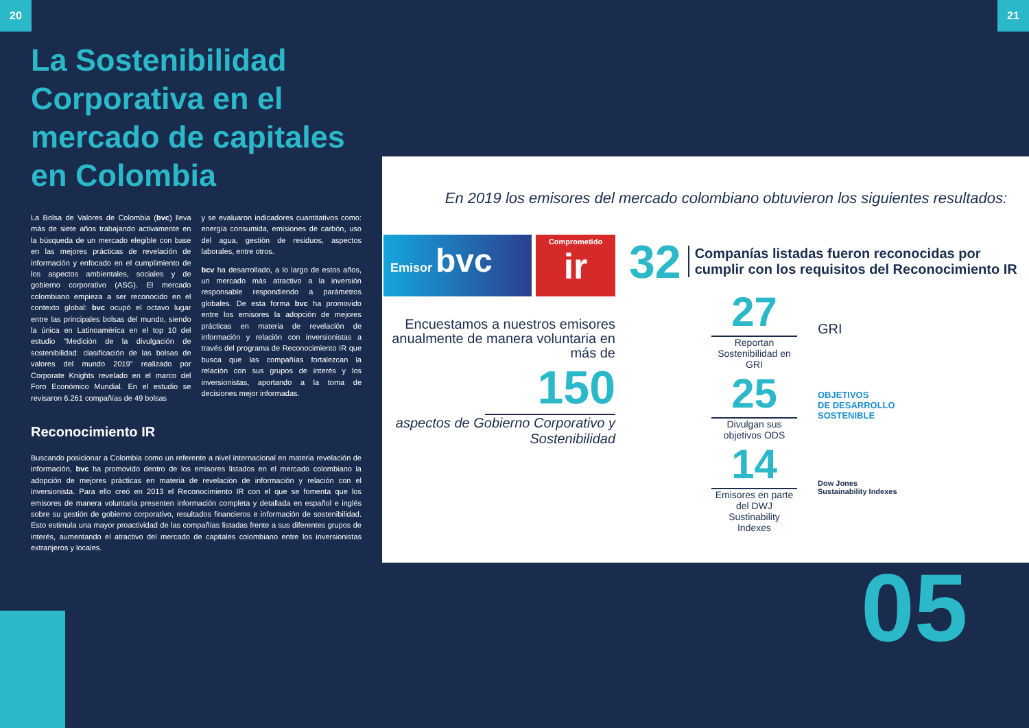20 21
La Sostenibilidad Corporativa en el mercado de capitales en Colombia
La Bolsa de Valores de Colombia (bvc) lleva más de siete años trabajando activamente en la búsqueda de un mercado elegible con base en las mejores prácticas de revelación de información y enfocado en el cumplimiento de los aspectos ambientales, sociales y de gobierno corporativo (ASG). El mercado colombiano empieza a ser reconocido en el contexto global: bvc ocupó el octavo lugar entre las principales bolsas del mundo, siendo la única en Latinoamérica en el top 10 del estudio "Medición de la divulgación de sostenibilidad: clasificación de las bolsas de valores del mundo 2019" realizado por Corporate Knights revelado en el marco del Foro Económico Mundial. En el estudio se revisaron 6.261 compañías de 49 bolsas
y se evaluaron indicadores cuantitativos como: energía consumida, emisiones de carbón, uso del agua, gestión de residuos, aspectos laborales, entre otros.
bcv ha desarrollado, a lo largo de estos años, un mercado más atractivo a la inversión responsable respondiendo a parámetros globales. De esta forma bvc ha promovido entre los emisores la adopción de mejores prácticas en materia de revelación de información y relación con inversionistas a través del programa de Reconocimiento IR que busca que las compañías fortalezcan la relación con sus grupos de interés y los inversionistas, aportando a la toma de decisiones mejor informadas.
Reconocimiento IR
Buscando posicionar a Colombia como un referente a nivel internacional en materia revelación de información, bvc ha promovido dentro de los emisores listados en el mercado colombiano la adopción de mejores prácticas en materia de revelación de información y relación con el inversionista. Para ello creó en 2013 el Reconocimiento IR con el que se fomenta que los emisores de manera voluntaria presenten información completa y detallada en español e inglés sobre su gestión de gobierno corporativo, resultados financieros e información de sostenibilidad. Esto estimula una mayor proactividad de las compañías listadas frente a sus diferentes grupos de interés, aumentando el atractivo del mercado de capitales colombiano entre los inversionistas extranjeros y locales.
En 2019 los emisores del mercado colombiano obtuvieron los siguientes resultados:
Emisor bvc
Comprometido
ir
Encuestamos a nuestros emisores anualmente de manera voluntaria en más de
150
aspectos de Gobierno Corporativo y Sostenibilidad
32 Companías listadas fueron reconocidas por cumplir con los requisitos del Reconocimiento IR
27
Reportan Sostenibilidad en GRI
GRI
25
Divulgan sus objetivos ODS
OBJETIVOS
DE DESARROLLO
SOSTENIBLE
14
Emisores en parte del DWJ Sustinability Indexes
Dow Jones
Sustainability Indexes
05